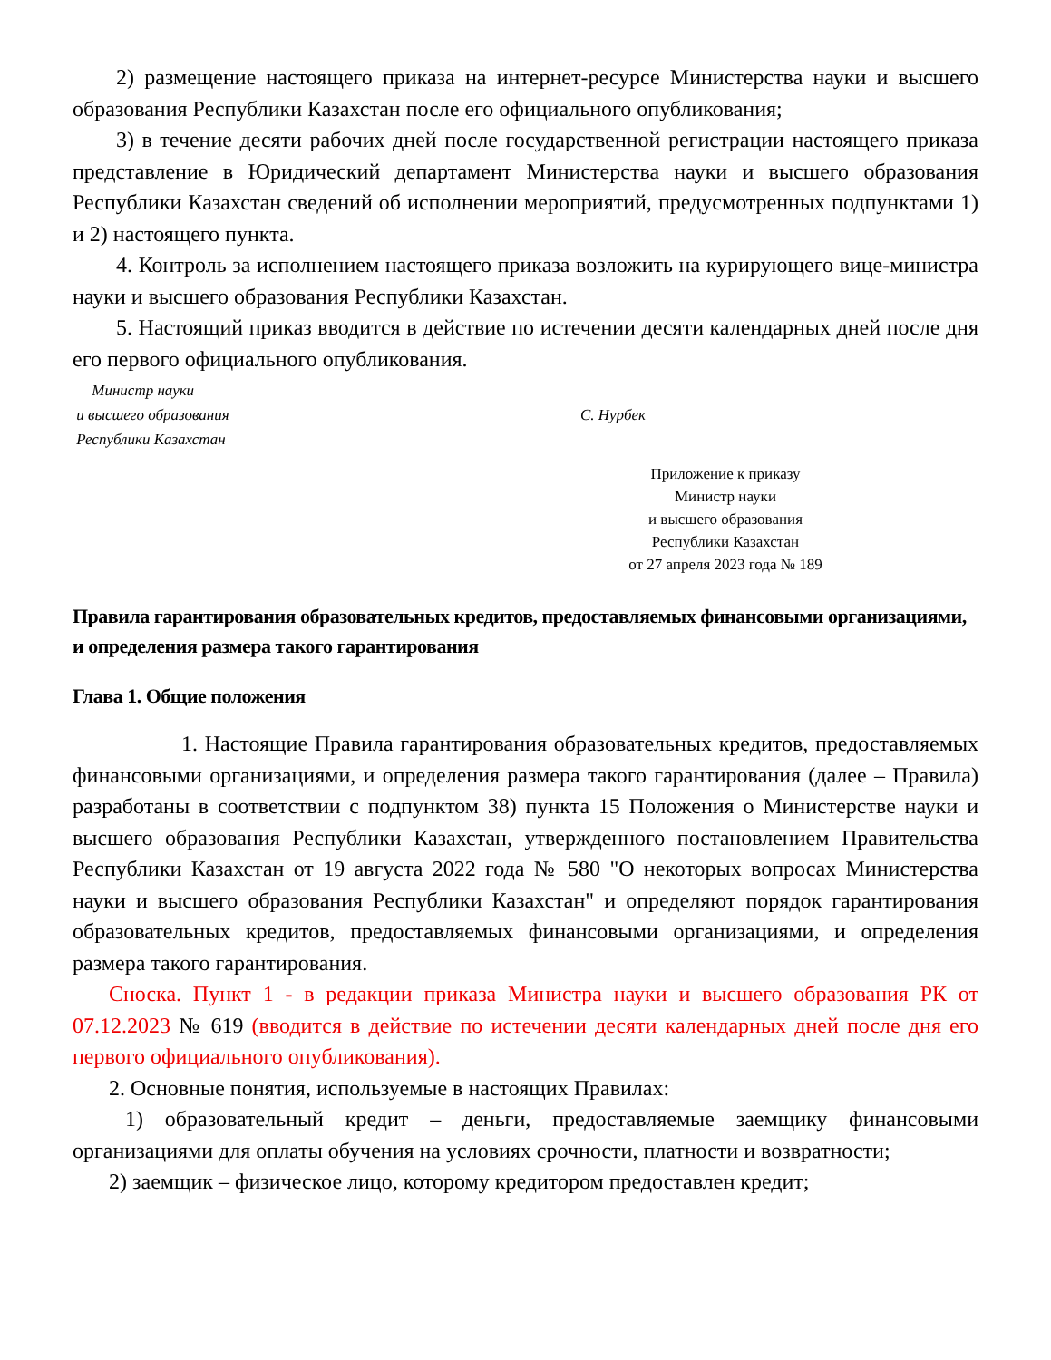2) размещение настоящего приказа на интернет-ресурсе Министерства науки и высшего образования Республики Казахстан после его официального опубликования;
3) в течение десяти рабочих дней после государственной регистрации настоящего приказа представление в Юридический департамент Министерства науки и высшего образования Республики Казахстан сведений об исполнении мероприятий, предусмотренных подпунктами 1) и 2) настоящего пункта.
4. Контроль за исполнением настоящего приказа возложить на курирующего вице-министра науки и высшего образования Республики Казахстан.
5. Настоящий приказ вводится в действие по истечении десяти календарных дней после дня его первого официального опубликования.
Министр науки
и высшего образования
Республики Казахстан
С. Нурбек
Приложение к приказу
Министр науки
и высшего образования
Республики Казахстан
от 27 апреля 2023 года № 189
Правила гарантирования образовательных кредитов, предоставляемых финансовыми организациями, и определения размера такого гарантирования
Глава 1. Общие положения
1. Настоящие Правила гарантирования образовательных кредитов, предоставляемых финансовыми организациями, и определения размера такого гарантирования (далее – Правила) разработаны в соответствии с подпунктом 38) пункта 15 Положения о Министерстве науки и высшего образования Республики Казахстан, утвержденного постановлением Правительства Республики Казахстан от 19 августа 2022 года № 580 "О некоторых вопросах Министерства науки и высшего образования Республики Казахстан" и определяют порядок гарантирования образовательных кредитов, предоставляемых финансовыми организациями, и определения размера такого гарантирования.
Сноска. Пункт 1 - в редакции приказа Министра науки и высшего образования РК от 07.12.2023 № 619 (вводится в действие по истечении десяти календарных дней после дня его первого официального опубликования).
2. Основные понятия, используемые в настоящих Правилах:
1) образовательный кредит – деньги, предоставляемые заемщику финансовыми организациями для оплаты обучения на условиях срочности, платности и возвратности;
2) заемщик – физическое лицо, которому кредитором предоставлен кредит;